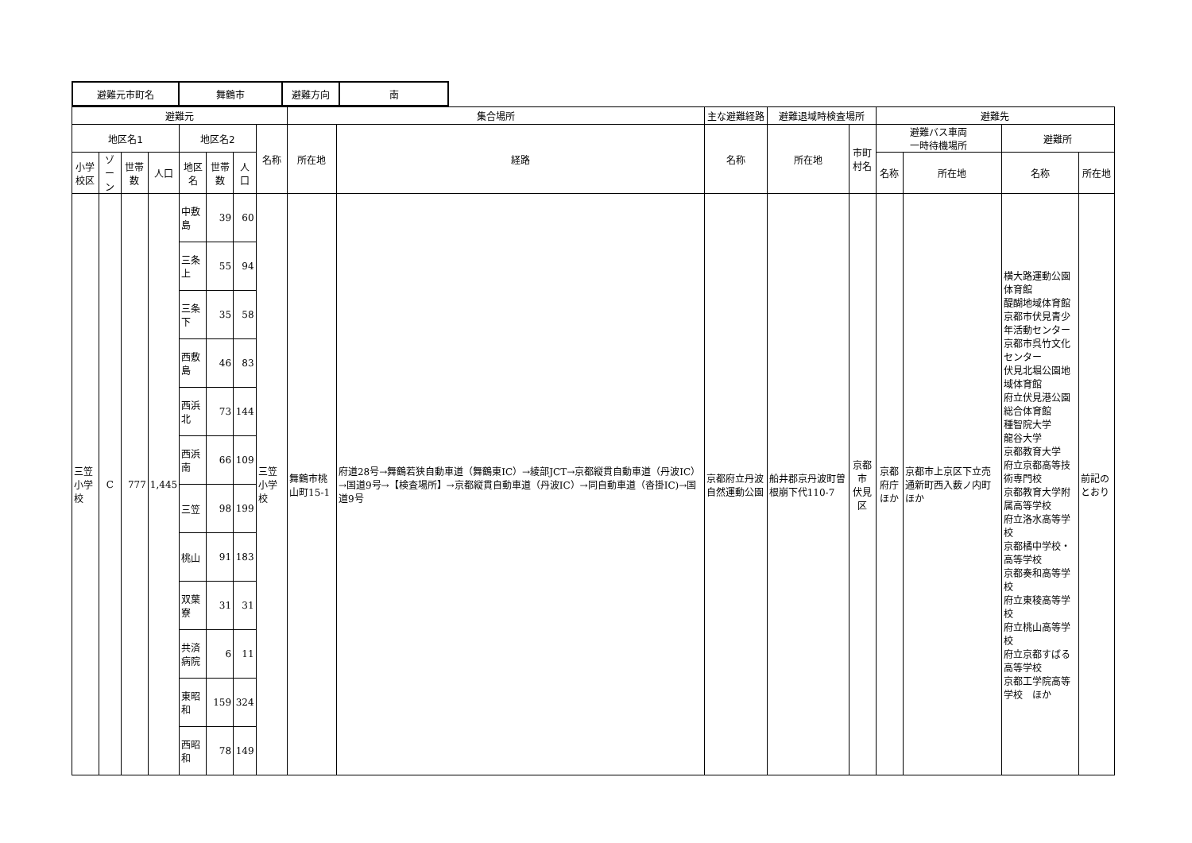| 避難元市町名 | 舞鶴市 | 避難方向 | 南 |
| 避難元 | | | | | | | | 集合場所 | | 主な避難経路 | 避難退域時検査場所 | | 避難先 | | | |
| --- | --- | --- | --- | --- | --- | --- | --- | --- | --- | --- | --- | --- | --- | --- | --- | --- |
| 地区名1 | | | | 地区名2 | | | 名称 | 所在地 | 経路 | 名称 | 所在地 | 市町村名 | 避難バス車両 一時待機場所 | | 避難所 | |
| 小学校区 | ゾーン | 世帯数 | 人口 | 地区名 | 世帯数 | 人口 | | | | | | | 名称 | 所在地 | 名称 | 所在地 |
| 三笠 小学校 | C | 777 | 1,445 | 中敷島 | 39 | 60 | 三笠小学校 | 舞鶴市桃山町15-1 | 府道28号→舞鶴若狭自動車道（舞鶴東IC）→綾部JCT→京都縦貫自動車道（丹波IC）→国道9号→【検査場所】→京都縦貫自動車道（丹波IC）→同自動車道（沓掛IC)→国道9号 | 京都府立丹波自然運動公園 | 船井郡京丹波町曽根崩下代110-7 | 京都市 伏見区 | 京都府庁 ほか | 京都市上京区下立売通新町西入薮ノ内町ほか | 横大路運動公園体育館 醍醐地域体育館 京都市伏見青少年活動センター 京都市呉竹文化センター 伏見北堀公園地域体育館 府立伏見港公園総合体育館 種智院大学 龍谷大学 京都教育大学 府立京都高等技術専門校 京都教育大学附属高等学校 府立洛水高等学校 京都橘中学校・高等学校 京都奏和高等学校 府立東稜高等学校 府立桃山高等学校 府立京都すばる高等学校 京都工学院高等学校 ほか | 前記のとおり |
| | | | | 三条上 | 55 | 94 | | | | | | | | | | |
| | | | | 三条下 | 35 | 58 | | | | | | | | | | |
| | | | | 西敷島 | 46 | 83 | | | | | | | | | | |
| | | | | 西浜北 | 73 | 144 | | | | | | | | | | |
| | | | | 西浜南 | 66 | 109 | | | | | | | | | | |
| | | | | 三笠 | 98 | 199 | | | | | | | | | | |
| | | | | 桃山 | 91 | 183 | | | | | | | | | | |
| | | | | 双葉寮 | 31 | 31 | | | | | | | | | | |
| | | | | 共済病院 | 6 | 11 | | | | | | | | | | |
| | | | | 東昭和 | 159 | 324 | | | | | | | | | | |
| | | | | 西昭和 | 78 | 149 | | | | | | | | | | |